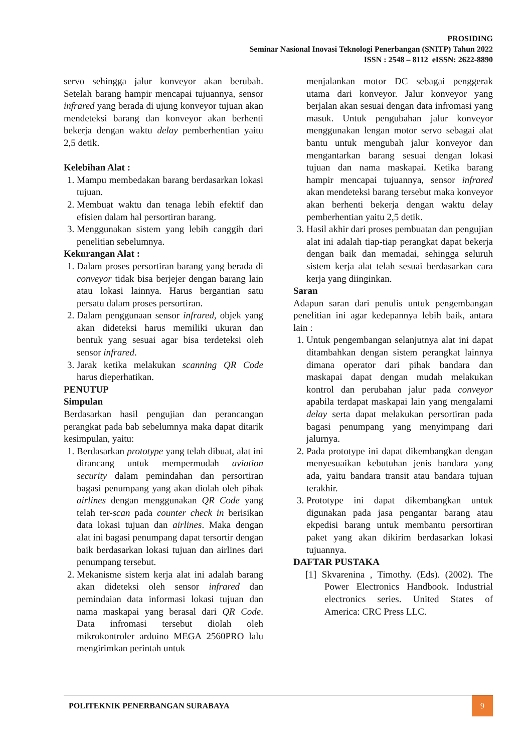PROSIDING
Seminar Nasional Inovasi Teknologi Penerbangan (SNITP) Tahun 2022
ISSN : 2548 – 8112 eISSN: 2622-8890
servo sehingga jalur konveyor akan berubah. Setelah barang hampir mencapai tujuannya, sensor infrared yang berada di ujung konveyor tujuan akan mendeteksi barang dan konveyor akan berhenti bekerja dengan waktu delay pemberhentian yaitu 2,5 detik.
Kelebihan Alat :
1. Mampu membedakan barang berdasarkan lokasi tujuan.
2. Membuat waktu dan tenaga lebih efektif dan efisien dalam hal persortiran barang.
3. Menggunakan sistem yang lebih canggih dari penelitian sebelumnya.
Kekurangan Alat :
1. Dalam proses persortiran barang yang berada di conveyor tidak bisa berjejer dengan barang lain atau lokasi lainnya. Harus bergantian satu persatu dalam proses persortiran.
2. Dalam penggunaan sensor infrared, objek yang akan dideteksi harus memiliki ukuran dan bentuk yang sesuai agar bisa terdeteksi oleh sensor infrared.
3. Jarak ketika melakukan scanning QR Code harus dieperhatikan.
PENUTUP
Simpulan
Berdasarkan hasil pengujian dan perancangan perangkat pada bab sebelumnya maka dapat ditarik kesimpulan, yaitu:
1. Berdasarkan prototype yang telah dibuat, alat ini dirancang untuk mempermudah aviation security dalam pemindahan dan persortiran bagasi penumpang yang akan diolah oleh pihak airlines dengan menggunakan QR Code yang telah ter-scan pada counter check in berisikan data lokasi tujuan dan airlines. Maka dengan alat ini bagasi penumpang dapat tersortir dengan baik berdasarkan lokasi tujuan dan airlines dari penumpang tersebut.
2. Mekanisme sistem kerja alat ini adalah barang akan dideteksi oleh sensor infrared dan pemindaian data informasi lokasi tujuan dan nama maskapai yang berasal dari QR Code. Data infromasi tersebut diolah oleh mikrokontroler arduino MEGA 2560PRO lalu mengirimkan perintah untuk
menjalankan motor DC sebagai penggerak utama dari konveyor. Jalur konveyor yang berjalan akan sesuai dengan data infromasi yang masuk. Untuk pengubahan jalur konveyor menggunakan lengan motor servo sebagai alat bantu untuk mengubah jalur konveyor dan mengantarkan barang sesuai dengan lokasi tujuan dan nama maskapai. Ketika barang hampir mencapai tujuannya, sensor infrared akan mendeteksi barang tersebut maka konveyor akan berhenti bekerja dengan waktu delay pemberhentian yaitu 2,5 detik.
3. Hasil akhir dari proses pembuatan dan pengujian alat ini adalah tiap-tiap perangkat dapat bekerja dengan baik dan memadai, sehingga seluruh sistem kerja alat telah sesuai berdasarkan cara kerja yang diinginkan.
Saran
Adapun saran dari penulis untuk pengembangan penelitian ini agar kedepannya lebih baik, antara lain :
1. Untuk pengembangan selanjutnya alat ini dapat ditambahkan dengan sistem perangkat lainnya dimana operator dari pihak bandara dan maskapai dapat dengan mudah melakukan kontrol dan perubahan jalur pada conveyor apabila terdapat maskapai lain yang mengalami delay serta dapat melakukan persortiran pada bagasi penumpang yang menyimpang dari jalurnya.
2. Pada prototype ini dapat dikembangkan dengan menyesuaikan kebutuhan jenis bandara yang ada, yaitu bandara transit atau bandara tujuan terakhir.
3. Prototype ini dapat dikembangkan untuk digunakan pada jasa pengantar barang atau ekpedisi barang untuk membantu persortiran paket yang akan dikirim berdasarkan lokasi tujuannya.
DAFTAR PUSTAKA
[1] Skvarenina , Timothy. (Eds). (2002). The Power Electronics Handbook. Industrial electronics series. United States of America: CRC Press LLC.
POLITEKNIK PENERBANGAN SURABAYA
9